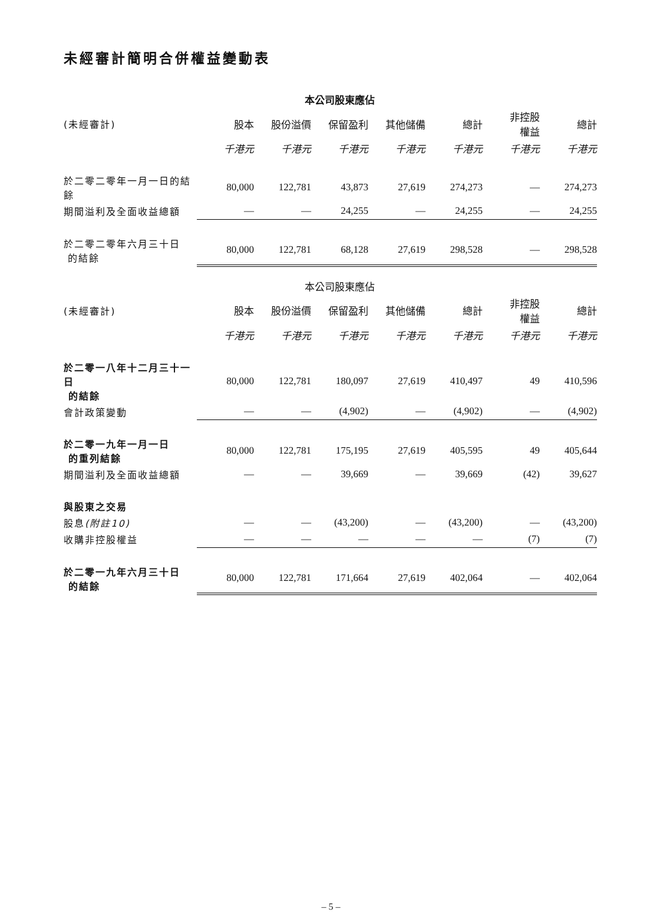未經審計簡明合併權益變動表
| | 本公司股東應佔 | | | | | | |
| --- | --- | --- | --- | --- | --- | --- | --- |
| (未經審計) | 股本 | 股份溢價 | 保留盈利 | 其他儲備 | 總計 | 非控股 權益 | 總計 |
| | 千港元 | 千港元 | 千港元 | 千港元 | 千港元 | 千港元 | 千港元 |
| 於二零二零年一月一日的結餘 | 80,000 | 122,781 | 43,873 | 27,619 | 274,273 | — | 274,273 |
| 期間溢利及全面收益總額 | — | — | 24,255 | — | 24,255 | — | 24,255 |
| 於二零二零年六月三十日 的結餘 | 80,000 | 122,781 | 68,128 | 27,619 | 298,528 | — | 298,528 |
| | 本公司股東應佔 | | | | | | |
| --- | --- | --- | --- | --- | --- | --- | --- |
| (未經審計) | 股本 | 股份溢價 | 保留盈利 | 其他儲備 | 總計 | 非控股 權益 | 總計 |
| | 千港元 | 千港元 | 千港元 | 千港元 | 千港元 | 千港元 | 千港元 |
| 於二零一八年十二月三十一日 的結餘 | 80,000 | 122,781 | 180,097 | 27,619 | 410,497 | 49 | 410,596 |
| 會計政策變動 | — | — | (4,902) | — | (4,902) | — | (4,902) |
| 於二零一九年一月一日 的重列結餘 | 80,000 | 122,781 | 175,195 | 27,619 | 405,595 | 49 | 405,644 |
| 期間溢利及全面收益總額 | — | — | 39,669 | — | 39,669 | (42) | 39,627 |
| 與股東之交易 | | | | | | | |
| 股息 (附註10) | — | — | (43,200) | — | (43,200) | — | (43,200) |
| 收購非控股權益 | — | — | — | — | — | (7) | (7) |
| 於二零一九年六月三十日 的結餘 | 80,000 | 122,781 | 171,664 | 27,619 | 402,064 | — | 402,064 |
– 5 –